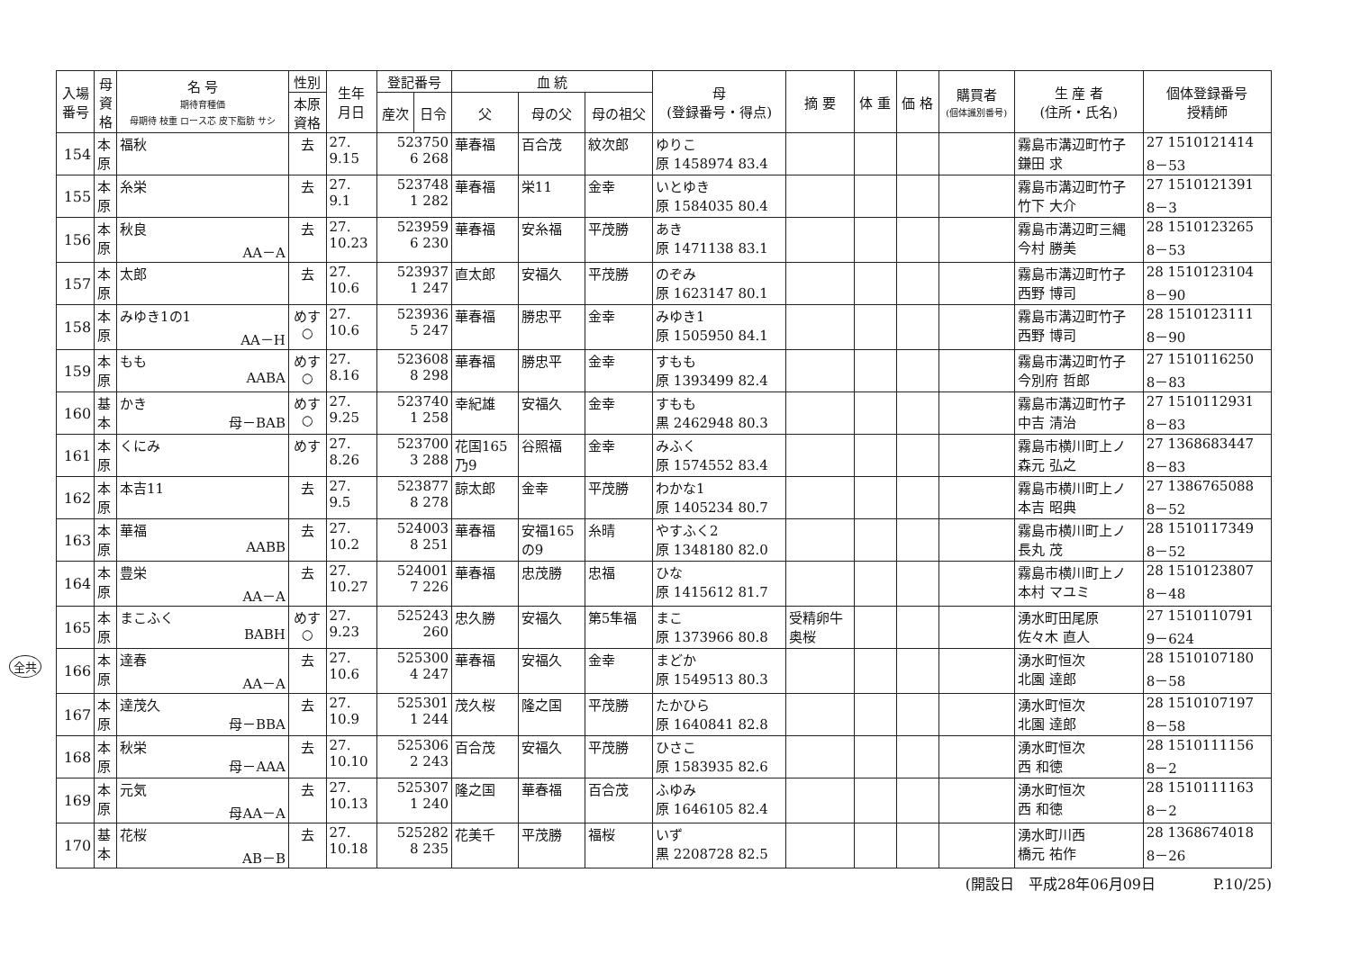全共
| 入場 番号 | 母 資 格 | 名 号 期待育種価 母期待 枝重 ロース芯 皮下脂肪 サシ | 性別 | 生年 月日 | 登記番号 | | 血 統 | | | 母 (登録番号・得点) | 摘 要 | 体 重 | 価 格 | 購買者 (個体識別番号) | 生 産 者 (住所・氏名) | 個体登録番号 授精師 |
| --- | --- | --- | --- | --- | --- | --- | --- | --- | --- | --- | --- | --- | --- | --- | --- | --- |
| | | | 本原 資格 | | 産次 | 日令 | 父 | 母の父 | 母の祖父 | | | | | | | |
| 154 | 本 原 | 福秋 | 去 | 27. 9.15 | 523750 6 268 | | 華春福 | 百合茂 | 紋次郎 | ゆりこ 原 1458974 83.4 | | | | | 霧島市溝辺町竹子 鎌田 求 | 27 1510121414 8－53 |
| 155 | 本 原 | 糸栄 | 去 | 27. 9.1 | 523748 1 282 | | 華春福 | 栄11 | 金幸 | いとゆき 原 1584035 80.4 | | | | | 霧島市溝辺町竹子 竹下 大介 | 27 1510121391 8－3 |
| 156 | 本 原 | 秋良 AA－A | 去 | 27. 10.23 | 523959 6 230 | | 華春福 | 安糸福 | 平茂勝 | あき 原 1471138 83.1 | | | | | 霧島市溝辺町三縄 今村 勝美 | 28 1510123265 8－53 |
| 157 | 本 原 | 太郎 | 去 | 27. 10.6 | 523937 1 247 | | 直太郎 | 安福久 | 平茂勝 | のぞみ 原 1623147 80.1 | | | | | 霧島市溝辺町竹子 西野 博司 | 28 1510123104 8－90 |
| 158 | 本 原 | みゆき1の1 AA－H | めす ○ | 27. 10.6 | 523936 5 247 | | 華春福 | 勝忠平 | 金幸 | みゆき1 原 1505950 84.1 | | | | | 霧島市溝辺町竹子 西野 博司 | 28 1510123111 8－90 |
| 159 | 本 原 | もも AABA | めす ○ | 27. 8.16 | 523608 8 298 | | 華春福 | 勝忠平 | 金幸 | すもも 原 1393499 82.4 | | | | | 霧島市溝辺町竹子 今別府 哲郎 | 27 1510116250 8－83 |
| 160 | 基 本 | かき 母－BAB | めす ○ | 27. 9.25 | 523740 1 258 | | 幸紀雄 | 安福久 | 金幸 | すもも 黒 2462948 80.3 | | | | | 霧島市溝辺町竹子 中吉 清治 | 27 1510112931 8－83 |
| 161 | 本 原 | くにみ | めす | 27. 8.26 | 523700 3 288 | | 花国165 乃9 | 谷照福 | 金幸 | みふく 原 1574552 83.4 | | | | | 霧島市横川町上ノ 森元 弘之 | 27 1368683447 8－83 |
| 162 | 本 原 | 本吉11 | 去 | 27. 9.5 | 523877 8 278 | | 諒太郎 | 金幸 | 平茂勝 | わかな1 原 1405234 80.7 | | | | | 霧島市横川町上ノ 本吉 昭典 | 27 1386765088 8－52 |
| 163 | 本 原 | 華福 AABB | 去 | 27. 10.2 | 524003 8 251 | | 華春福 | 安福165 の9 | 糸晴 | やすふく2 原 1348180 82.0 | | | | | 霧島市横川町上ノ 長丸 茂 | 28 1510117349 8－52 |
| 164 | 本 原 | 豊栄 AA－A | 去 | 27. 10.27 | 524001 7 226 | | 華春福 | 忠茂勝 | 忠福 | ひな 原 1415612 81.7 | | | | | 霧島市横川町上ノ 本村 マユミ | 28 1510123807 8－48 |
| 165 | 本 原 | まこふく BABH | めす ○ | 27. 9.23 | 525243 260 | | 忠久勝 | 安福久 | 第5隼福 | まこ 原 1373966 80.8 | 受精卵牛 奥桜 | | | | 湧水町田尾原 佐々木 直人 | 27 1510110791 9－624 |
| 166 | 本 原 | 達春 AA－A | 去 | 27. 10.6 | 525300 4 247 | | 華春福 | 安福久 | 金幸 | まどか 原 1549513 80.3 | | | | | 湧水町恒次 北園 達郎 | 28 1510107180 8－58 |
| 167 | 本 原 | 達茂久 母－BBA | 去 | 27. 10.9 | 525301 1 244 | | 茂久桜 | 隆之国 | 平茂勝 | たかひら 原 1640841 82.8 | | | | | 湧水町恒次 北園 達郎 | 28 1510107197 8－58 |
| 168 | 本 原 | 秋栄 母－AAA | 去 | 27. 10.10 | 525306 2 243 | | 百合茂 | 安福久 | 平茂勝 | ひさこ 原 1583935 82.6 | | | | | 湧水町恒次 西 和徳 | 28 1510111156 8－2 |
| 169 | 本 原 | 元気 母AA－A | 去 | 27. 10.13 | 525307 1 240 | | 隆之国 | 華春福 | 百合茂 | ふゆみ 原 1646105 82.4 | | | | | 湧水町恒次 西 和徳 | 28 1510111163 8－2 |
| 170 | 基 本 | 花桜 AB－B | 去 | 27. 10.18 | 525282 8 235 | | 花美千 | 平茂勝 | 福桜 | いず 黒 2208728 82.5 | | | | | 湧水町川西 橋元 祐作 | 28 1368674018 8－26 |
(開設日　平成28年06月09日　　　　P.10/25)